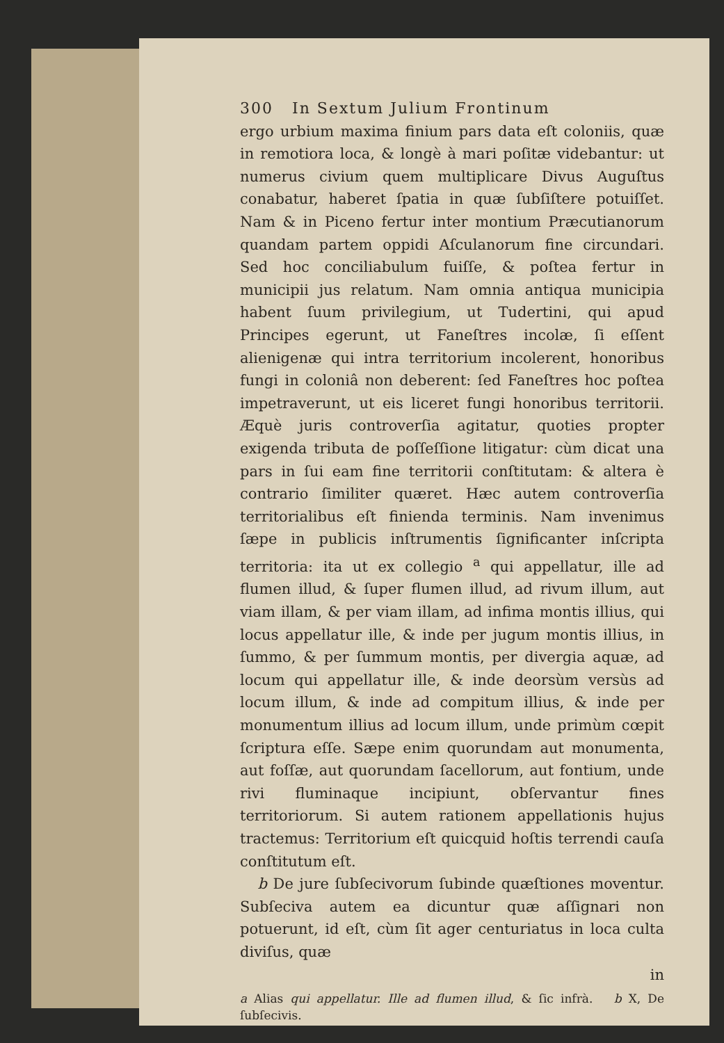300 In Sextum Julium Frontinum
ergo urbium maxima finium pars data eſt coloniis, quæ in remotiora loca, & longè à mari poſitæ videbantur: ut numerus civium quem multiplicare Divus Auguſtus conabatur, haberet ſpatia in quæ ſubſiſtere potuiſſet. Nam & in Piceno fertur inter montium Præcutianorum quandam partem oppidi Aſculanorum fine circundari. Sed hoc conciliabulum fuiſſe, & poſtea fertur in municipii jus relatum. Nam omnia antiqua municipia habent ſuum privilegium, ut Tudertini, qui apud Principes egerunt, ut Faneſtres incolæ, ſi eſſent alienigenæ qui intra territorium incolerent, honoribus fungi in coloniâ non deberent: ſed Faneſtres hoc poſtea impetraverunt, ut eis liceret fungi honoribus territorii. Æquè juris controverſia agitatur, quoties propter exigenda tributa de poſſeſſione litigatur: cùm dicat una pars in ſui eam fine territorii conſtitutam: & altera è contrario ſimiliter quæret. Hæc autem controverſia territorialibus eſt finienda terminis. Nam invenimus ſæpe in publicis inſtrumentis ſignificanter inſcripta territoria: ita ut ex collegio <sup>a</sup> qui appellatur, ille ad flumen illud, & ſuper flumen illud, ad rivum illum, aut viam illam, & per viam illam, ad infima montis illius, qui locus appellatur ille, & inde per jugum montis illius, in ſummo, & per ſummum montis, per divergia aquæ, ad locum qui appellatur ille, & inde deorsùm versùs ad locum illum, & inde ad compitum illius, & inde per monumentum illius ad locum illum, unde primùm cœpit ſcriptura eſſe. Sæpe enim quorundam aut monumenta, aut foſſæ, aut quorundam ſacellorum, aut fontium, unde rivi fluminaque incipiunt, obſervantur fines territoriorum. Si autem rationem appellationis hujus tractemus: Territorium eſt quicquid hoſtis terrendi cauſa conſtitutum eſt.
b De jure ſubſecivorum ſubinde quæſtiones moventur. Subſeciva autem ea dicuntur quæ aſſignari non potuerunt, id eſt, cùm ſit ager centuriatus in loca culta diviſus, quæ
in
a Alias qui appellatur. Ille ad flumen illud, & ſic infrà. b X, De ſubſecivis.